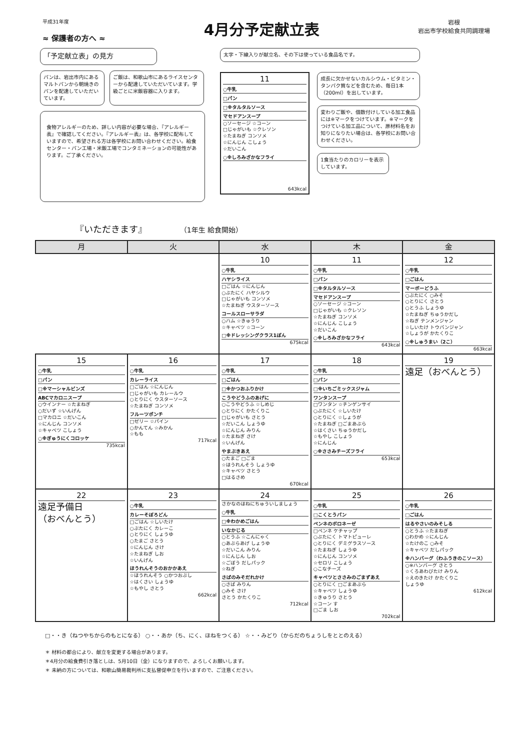平成31年度
≈ 保護者の方へ ≈
4月分予定献立表
岩根
岩出市学校給食共同調理場
「予定献立表」の見方
パンは、岩出市内にあるマルトパンから朝焼きのパンを配達していただいています。
ご飯は、和歌山市にあるライスセンターから配達していただいています。学級ごとに米飯容器に入ります。
食物アレルギーのため、詳しい内容が必要な場合、『アレルギー表』で確認してください。『アレルギー表』は、各学校に配布していますので、希望される方は各学校にお問い合わせください。給食センター・パン工場・米飯工場でコンタミネーションの可能性があります。ご了承ください。
太字・下線入りが献立名、その下は使っている食品名です。
| 11 ○牛乳 □パン □※タルタルソース マセドアンスープ ○ソーセージ ☆コーン □じゃがいも ☆クレソン ☆たまねぎ コンソメ ☆にんじん こしょう ☆だいこん ○※しろみざかなフライ 643kcal |
成長に欠かせないカルシウム・ビタミン・タンパク質などを含むため、毎日1本（200ml）を出しています。
変わりご飯や、個数付けしている加工食品には※マークをつけています。※マークをつけている加工品について、原材料名をお知りになりたい場合は、各学校にお問い合わせください。
1食当たりのカロリーを表示しています。
『いただきます』 （1年生 給食開始）
| 月 | 火 | 水 | 木 | 金 |
| --- | --- | --- | --- | --- |
| | | 10 ○牛乳 ハヤシライス □ごはん ☆にんじん ○ぶたにく ハヤシルウ □じゃがいも コンソメ ☆たまねぎ ウスターソース コールスローサラダ ○ハム ☆きゅうり ☆キャベツ ☆コーン □※ドレッシングクラス1ぽん 675kcal | 11 ○牛乳 □パン □※タルタルソース マセドアンスープ ○ソーセージ ☆コーン □じゃがいも ☆クレソン ☆たまねぎ コンソメ ☆にんじん こしょう ☆だいこん ○※しろみざかなフライ 643kcal | 12 ○牛乳 □ごはん マーボーどうふ ○ぶたにく ○みそ ○とりにく さとう ○とうふ しょうゆ ☆たまねぎ ちゅうかだし ☆ねぎ テンメンジャン ☆しいたけ トウバンジャン ☆しょうが かたくりこ ○※しゅうまい（2こ） 663kcal |
| 15 ○牛乳 □パン □※マーシャルビンズ ABCマカロニスープ ○ウインナー ☆たまねぎ ○だいず ☆いんげん □マカロニ ☆だいこん ☆にんじん コンソメ ☆キャベツ こしょう ○※ぎゅうにくコロッケ 735kcal | 16 ○牛乳 カレーライス □ごはん ☆にんじん □じゃがいも カレールウ ○とりにく ウスターソース ☆たまねぎ コンソメ フルーツポンチ □ゼリー ☆パイン ○かんてん ☆みかん ☆もも 717kcal | 17 ○牛乳 □ごはん □※かつおふりかけ こうやどうふのあげに ○こうやどうふ ☆しめじ ○とりにく かたくりこ □じゃがいも さとう ☆だいこん しょうゆ ☆にんじん みりん ☆たまねぎ さけ ☆いんげん やまぶきあえ ○たまご □ごま ☆ほうれんそう しょうゆ ☆キャベツ さとう □はるさめ 670kcal | 18 ○牛乳 □パン □※いちごミックスジャム ワンタンスープ □ワンタン ☆チンゲンサイ ○ぶたにく ☆しいたけ ○とりにく ☆しょうが ☆たまねぎ □ごまあぶら ☆はくさい ちゅうかだし ☆もやし こしょう ☆にんじん ○※ささみチーズフライ 653kcal | 19 遠足（おべんとう） |
| 22 遠足予備日 （おべんとう） | 23 ○牛乳 カレーそぼろどん □ごはん ☆しいたけ ○ぶたにく カレーこ ○とりにく しょうゆ ○たまご さとう ☆にんじん さけ ☆たまねぎ しお ☆いんげん ほうれんそうのおかかあえ ☆ほうれんそう ○かつおぶし ☆はくさい しょうゆ ☆もやし さとう 662kcal | 24 さかなのほねにちゅういしましょう ○牛乳 □※わかめごはん いなかじる ○とうふ ☆こんにゃく ○あぶらあげ しょうゆ ☆だいこん みりん ☆にんじん しお ☆ごぼう だしパック ☆ねぎ さばのみそだれかけ ○さば みりん ○みそ さけ さとう かたくりこ 712kcal | 25 ○牛乳 □こくとうパン ペンネのボロネーゼ □ペンネ ケチャップ ○ぶたにく トマトピューレ ○とりにく デミグラスソース ☆たまねぎ しょうゆ ☆にんじん コンソメ ☆セロリ こしょう ○こなチーズ キャベツとささみのごまずあえ ○とりにく □ごまあぶら ☆キャベツ しょうゆ ☆きゅうり さとう ☆コーン す □ごま しお 702kcal | 26 ○牛乳 □ごはん はるやさいのみそしる ○とうふ ☆たまねぎ ○わかめ ☆にんじん ☆たけのこ ○みそ ☆キャベツ だしパック ※ハンバーグ（わふうきのこソース） ○※ハンバーグ さとう ☆くろあわびたけ みりん ☆えのきたけ かたくりこ しょうゆ 612kcal |
□・・き（ねつやちからのもとになる） ○・・あか（ち、にく、ほねをつくる） ☆・・みどり（からだのちょうしをととのえる）
＊ 材料の都合により、献立を変更する場合があります。
＊4月分の給食費引き落としは、5月10日（金）になりますので、よろしくお願いします。
＊ 未納の方については、和歌山簡易裁判所に支払督促申立を行いますので、ご注意ください。